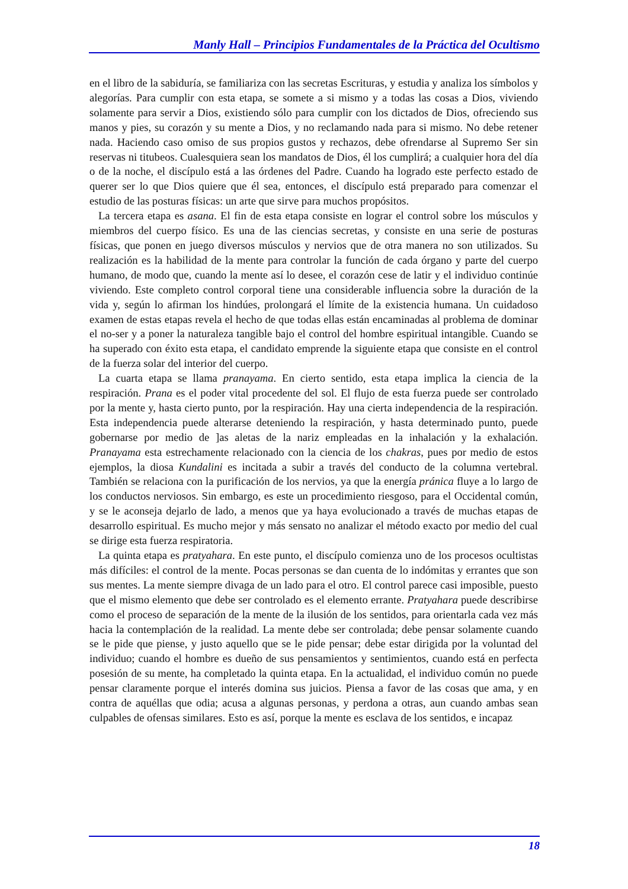Manly Hall – Principios Fundamentales de la Práctica del Ocultismo
en el libro de la sabiduría, se familiariza con las secretas Escrituras, y estudia y analiza los símbolos y alegorías. Para cumplir con esta etapa, se somete a si mismo y a todas las cosas a Dios, viviendo solamente para servir a Dios, existiendo sólo para cumplir con los dictados de Dios, ofreciendo sus manos y pies, su corazón y su mente a Dios, y no reclamando nada para si mismo. No debe retener nada. Haciendo caso omiso de sus propios gustos y rechazos, debe ofrendarse al Supremo Ser sin reservas ni titubeos. Cualesquiera sean los mandatos de Dios, él los cumplirá; a cualquier hora del día o de la noche, el discípulo está a las órdenes del Padre. Cuando ha logrado este perfecto estado de querer ser lo que Dios quiere que él sea, entonces, el discípulo está preparado para comenzar el estudio de las posturas físicas: un arte que sirve para muchos propósitos.
La tercera etapa es asana. El fin de esta etapa consiste en lograr el control sobre los músculos y miembros del cuerpo físico. Es una de las ciencias secretas, y consiste en una serie de posturas físicas, que ponen en juego diversos músculos y nervios que de otra manera no son utilizados. Su realización es la habilidad de la mente para controlar la función de cada órgano y parte del cuerpo humano, de modo que, cuando la mente así lo desee, el corazón cese de latir y el individuo continúe viviendo. Este completo control corporal tiene una considerable influencia sobre la duración de la vida y, según lo afirman los hindúes, prolongará el límite de la existencia humana. Un cuidadoso examen de estas etapas revela el hecho de que todas ellas están encaminadas al problema de dominar el no-ser y a poner la naturaleza tangible bajo el control del hombre espiritual intangible. Cuando se ha superado con éxito esta etapa, el candidato emprende la siguiente etapa que consiste en el control de la fuerza solar del interior del cuerpo.
La cuarta etapa se llama pranayama. En cierto sentido, esta etapa implica la ciencia de la respiración. Prana es el poder vital procedente del sol. El flujo de esta fuerza puede ser controlado por la mente y, hasta cierto punto, por la respiración. Hay una cierta independencia de la respiración. Esta independencia puede alterarse deteniendo la respiración, y hasta determinado punto, puede gobernarse por medio de ]as aletas de la nariz empleadas en la inhalación y la exhalación. Pranayama esta estrechamente relacionado con la ciencia de los chakras, pues por medio de estos ejemplos, la diosa Kundalini es incitada a subir a través del conducto de la columna vertebral. También se relaciona con la purificación de los nervios, ya que la energía pránica fluye a lo largo de los conductos nerviosos. Sin embargo, es este un procedimiento riesgoso, para el Occidental común, y se le aconseja dejarlo de lado, a menos que ya haya evolucionado a través de muchas etapas de desarrollo espiritual. Es mucho mejor y más sensato no analizar el método exacto por medio del cual se dirige esta fuerza respiratoria.
La quinta etapa es pratyahara. En este punto, el discípulo comienza uno de los procesos ocultistas más difíciles: el control de la mente. Pocas personas se dan cuenta de lo indómitas y errantes que son sus mentes. La mente siempre divaga de un lado para el otro. El control parece casi imposible, puesto que el mismo elemento que debe ser controlado es el elemento errante. Pratyahara puede describirse como el proceso de separación de la mente de la ilusión de los sentidos, para orientarla cada vez más hacia la contemplación de la realidad. La mente debe ser controlada; debe pensar solamente cuando se le pide que piense, y justo aquello que se le pide pensar; debe estar dirigida por la voluntad del individuo; cuando el hombre es dueño de sus pensamientos y sentimientos, cuando está en perfecta posesión de su mente, ha completado la quinta etapa. En la actualidad, el individuo común no puede pensar claramente porque el interés domina sus juicios. Piensa a favor de las cosas que ama, y en contra de aquéllas que odia; acusa a algunas personas, y perdona a otras, aun cuando ambas sean culpables de ofensas similares. Esto es así, porque la mente es esclava de los sentidos, e incapaz
18